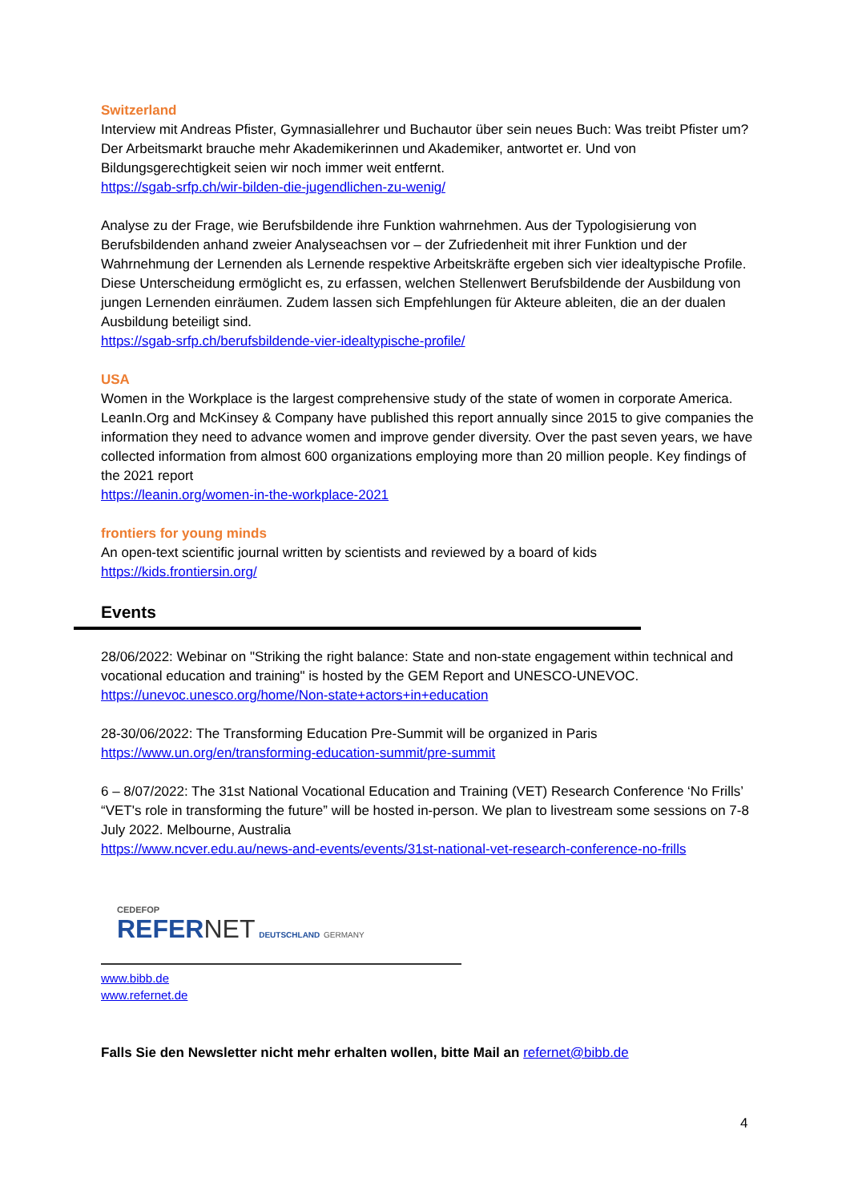Switzerland
Interview mit Andreas Pfister, Gymnasiallehrer und Buchautor über sein neues Buch: Was treibt Pfister um? Der Arbeitsmarkt brauche mehr Akademikerinnen und Akademiker, antwortet er. Und von Bildungsgerechtigkeit seien wir noch immer weit entfernt.
https://sgab-srfp.ch/wir-bilden-die-jugendlichen-zu-wenig/
Analyse zu der Frage, wie Berufsbildende ihre Funktion wahrnehmen. Aus der Typologisierung von Berufsbildenden anhand zweier Analyseachsen vor – der Zufriedenheit mit ihrer Funktion und der Wahrnehmung der Lernenden als Lernende respektive Arbeitskräfte ergeben sich vier idealtypische Profile. Diese Unterscheidung ermöglicht es, zu erfassen, welchen Stellenwert Berufsbildende der Ausbildung von jungen Lernenden einräumen. Zudem lassen sich Empfehlungen für Akteure ableiten, die an der dualen Ausbildung beteiligt sind.
https://sgab-srfp.ch/berufsbildende-vier-idealtypische-profile/
USA
Women in the Workplace is the largest comprehensive study of the state of women in corporate America. LeanIn.Org and McKinsey & Company have published this report annually since 2015 to give companies the information they need to advance women and improve gender diversity. Over the past seven years, we have collected information from almost 600 organizations employing more than 20 million people. Key findings of the 2021 report
https://leanin.org/women-in-the-workplace-2021
frontiers for young minds
An open-text scientific journal written by scientists and reviewed by a board of kids
https://kids.frontiersin.org/
Events
28/06/2022: Webinar on "Striking the right balance: State and non-state engagement within technical and vocational education and training" is hosted by the GEM Report and UNESCO-UNEVOC.
https://unevoc.unesco.org/home/Non-state+actors+in+education
28-30/06/2022: The Transforming Education Pre-Summit will be organized in Paris
https://www.un.org/en/transforming-education-summit/pre-summit
6 – 8/07/2022: The 31st National Vocational Education and Training (VET) Research Conference ‘No Frills’ “VET's role in transforming the future” will be hosted in-person. We plan to livestream some sessions on 7-8 July 2022. Melbourne, Australia
https://www.ncver.edu.au/news-and-events/events/31st-national-vet-research-conference-no-frills
CEDEFOP
REFER NET DEUTSCHLAND GERMANY
www.bibb.de
www.refernet.de
Falls Sie den Newsletter nicht mehr erhalten wollen, bitte Mail an refernet@bibb.de
4